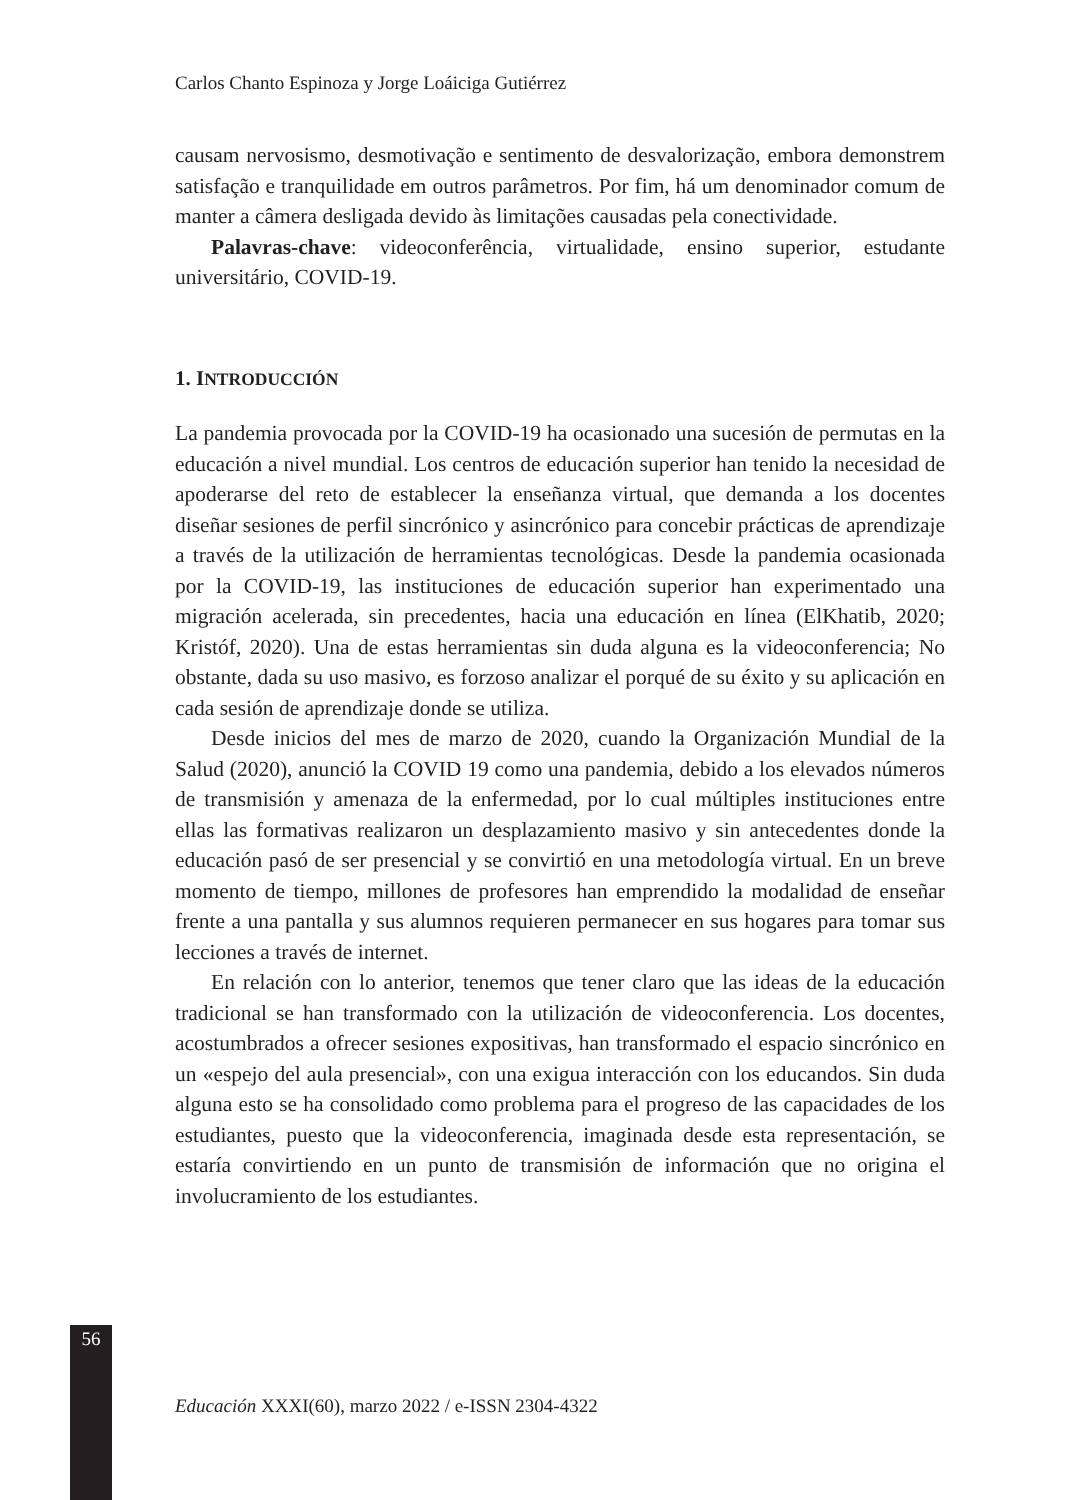Carlos Chanto Espinoza y Jorge Loáiciga Gutiérrez
causam nervosismo, desmotivação e sentimento de desvalorização, embora demonstrem satisfação e tranquilidade em outros parâmetros. Por fim, há um denominador comum de manter a câmera desligada devido às limitações causadas pela conectividade.
Palavras-chave: videoconferência, virtualidade, ensino superior, estudante universitário, COVID-19.
1. INTRODUCCIÓN
La pandemia provocada por la COVID-19 ha ocasionado una sucesión de permutas en la educación a nivel mundial. Los centros de educación superior han tenido la necesidad de apoderarse del reto de establecer la enseñanza virtual, que demanda a los docentes diseñar sesiones de perfil sincrónico y asincrónico para concebir prácticas de aprendizaje a través de la utilización de herramientas tecnológicas. Desde la pandemia ocasionada por la COVID-19, las instituciones de educación superior han experimentado una migración acelerada, sin precedentes, hacia una educación en línea (ElKhatib, 2020; Kristóf, 2020). Una de estas herramientas sin duda alguna es la videoconferencia; No obstante, dada su uso masivo, es forzoso analizar el porqué de su éxito y su aplicación en cada sesión de aprendizaje donde se utiliza.
Desde inicios del mes de marzo de 2020, cuando la Organización Mundial de la Salud (2020), anunció la COVID 19 como una pandemia, debido a los elevados números de transmisión y amenaza de la enfermedad, por lo cual múltiples instituciones entre ellas las formativas realizaron un desplazamiento masivo y sin antecedentes donde la educación pasó de ser presencial y se convirtió en una metodología virtual. En un breve momento de tiempo, millones de profesores han emprendido la modalidad de enseñar frente a una pantalla y sus alumnos requieren permanecer en sus hogares para tomar sus lecciones a través de internet.
En relación con lo anterior, tenemos que tener claro que las ideas de la educación tradicional se han transformado con la utilización de videoconferencia. Los docentes, acostumbrados a ofrecer sesiones expositivas, han transformado el espacio sincrónico en un «espejo del aula presencial», con una exigua interacción con los educandos. Sin duda alguna esto se ha consolidado como problema para el progreso de las capacidades de los estudiantes, puesto que la videoconferencia, imaginada desde esta representación, se estaría convirtiendo en un punto de transmisión de información que no origina el involucramiento de los estudiantes.
56
Educación XXXI(60), marzo 2022 / e-ISSN 2304-4322